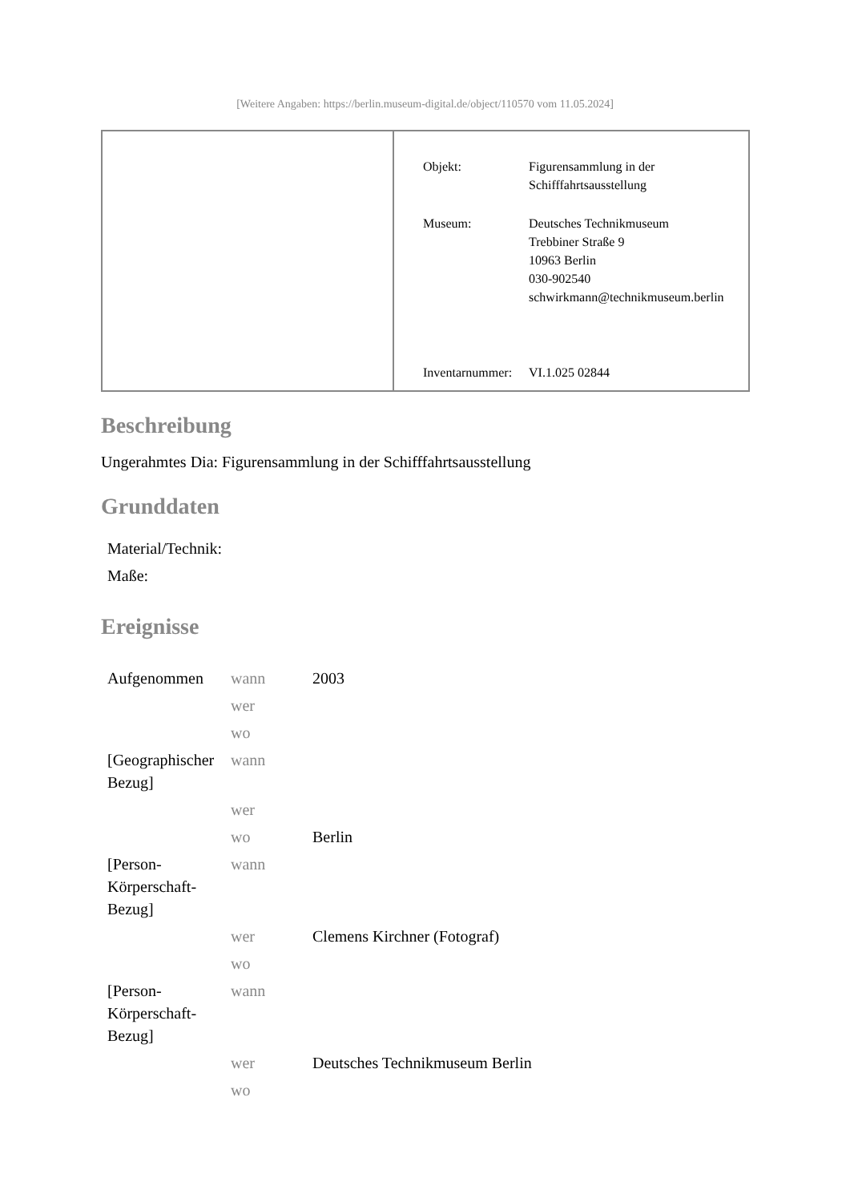[Weitere Angaben: https://berlin.museum-digital.de/object/110570 vom 11.05.2024]
| Objekt: | Figurensammlung in der Schifffahrtsausstellung |
| Museum: | Deutsches Technikmuseum Trebbiner Straße 9 10963 Berlin 030-902540 schwirkmann@technikmuseum.berlin |
| Inventarnummer: | VI.1.025 02844 |
Beschreibung
Ungerahmtes Dia: Figurensammlung in der Schifffahrtsausstellung
Grunddaten
| Material/Technik: | |
| Maße: | |
Ereignisse
| Aufgenommen | wann | 2003 |
| | wer | |
| | wo | |
| [Geographischer Bezug] | wann | |
| | wer | |
| | wo | Berlin |
| [Person-Körperschaft-Bezug] | wann | |
| | wer | Clemens Kirchner (Fotograf) |
| | wo | |
| [Person-Körperschaft-Bezug] | wann | |
| | wer | Deutsches Technikmuseum Berlin |
| | wo | |